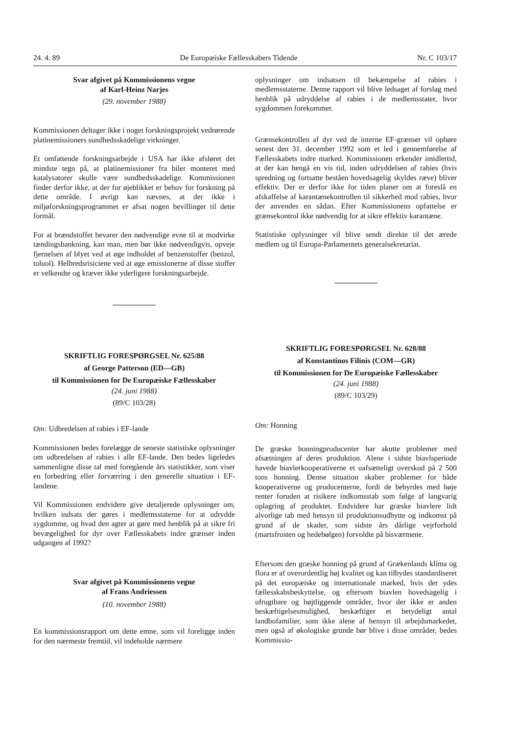24. 4. 89 De Europæiske Fællesskabers Tidende Nr. C 103/17
Svar afgivet på Kommissionens vegne
af Karl-Heinz Narjes
(29. november 1988)
Kommissionen deltager ikke i noget forskningsprojekt vedrørende platinemissioners sundhedsskadelige virkninger.
Et omfattende forskningsarbejde i USA har ikke afsløret det mindste tegn på, at platinemissioner fra biler monteret med katalysatorer skulle være sundhedsskadelige. Kommissionen finder derfor ikke, at der for øjeblikket er behov for forskning på dette område. I øvrigt kan nævnes, at der ikke i miljøforskningsprogrammet er afsat nogen bevillinger til dette formål.
For at brændstoffet bevarer den nødvendige evne til at modvirke tændingsbankning, kan man, men bør ikke nødvendigvis, opveje fjernelsen af blyet ved at øge indholdet af benzenstoffer (benzol, toluol). Helbredsrisiciene ved at øge emissionerne af disse stoffer er velkendte og kræver ikke yderligere forskningsarbejde.
SKRIFTLIG FORESPØRGSEL Nr. 625/88
af George Patterson (ED—GB)
til Kommissionen for De Europæiske Fællesskaber
(24. juni 1988)
(89/C 103/28)
Om: Udbredelsen af rabies i EF-lande
Kommissionen bedes forelægge de seneste statistiske oplysninger om udbredelsen af rabies i alle EF-lande. Den bedes ligeledes sammenligne disse tal med foregående års statistikker, som viser en forbedring eller forværring i den generelle situation i EF-landene.
Vil Kommissionen endvidere give detaljerede oplysninger om, hvilken indsats der gøres i medlemsstaterne for at udrydde sygdomme, og hvad den agter at gøre med henblik på at sikre fri bevægelighed for dyr over Fællesskabets indre grænser inden udgangen af 1992?
Svar afgivet på Kommissionens vegne
af Frans Andriessen
(10. november 1988)
En kommissionsrapport om dette emne, som vil foreligge inden for den nærmeste fremtid, vil indeholde nærmere
oplysninger om indsatsen til bekæmpelse af rabies i medlemsstaterne. Denne rapport vil blive ledsaget af forslag med henblik på udryddelse af rabies i de medlemsstater, hvor sygdommen forekommer.
Grænsekontrollen af dyr ved de interne EF-grænser vil ophøre senest den 31. december 1992 som et led i gennemførelse af Fællesskabets indre marked. Kommissionen erkender imidlertid, at der kan hengå en vis tid, inden udryddelsen af rabies (hvis spredning og fortsatte beståen hovedsagelig skyldes ræve) bliver effektiv. Der er derfor ikke for tiden planer om at foreslå en afskaffelse af karantænekontrollen til sikkerhed mod rabies, hvor der anvendes en sådan. Efter Kommissionens opfattelse er grænsekontrol ikke nødvendig for at sikre effektiv karantæne.
Statistiske oplysninger vil blive sendt direkte til det ærede medlem og til Europa-Parlamentets generalsekretariat.
SKRIFTLIG FORESPØRGSEL Nr. 628/88
af Konstantinos Filinis (COM—GR)
til Kommissionen for De Europæiske Fællesskaber
(24. juni 1988)
(89/C 103/29)
Om: Honning
De græske honningproducenter har akutte problemer med afsætningen af deres produktion. Alene i sidste biavlsperiode havede biavlerkooperativerne et uafsætteligt overskud på 2 500 tons honning. Denne situation skaber problemer for både kooperativerne og producenterne, fordi de bebyrdes med høje renter foruden at risikere indkomsstab som følge af langvarig oplagring af produktet. Endvidere har græske biavlere lidt alvorlige tab med hensyn til produktionsudbytte og indkomst på grund af de skader, som sidste års dårlige vejrforhold (martsfrosten og hedebølgen) forvoldte på bisværmene.
Eftersom den græske honning på grund af Grækenlands klima og flora er af overordentlig høj kvalitet og kan tilbydes standardiseret på det europæiske og internationale marked, hvis der ydes fællesskabsbeskyttelse, og eftersom biavlen hovedsagelig i ufrugtbare og højtliggende områder, hvor der ikke er anden beskæftigelsesmulighed, beskæftiger et betydeligt antal landbofamilier, som ikke alene af hensyn til arbejdsmarkedet, men også af økologiske grunde bør blive i disse områder, bedes Kommissio-